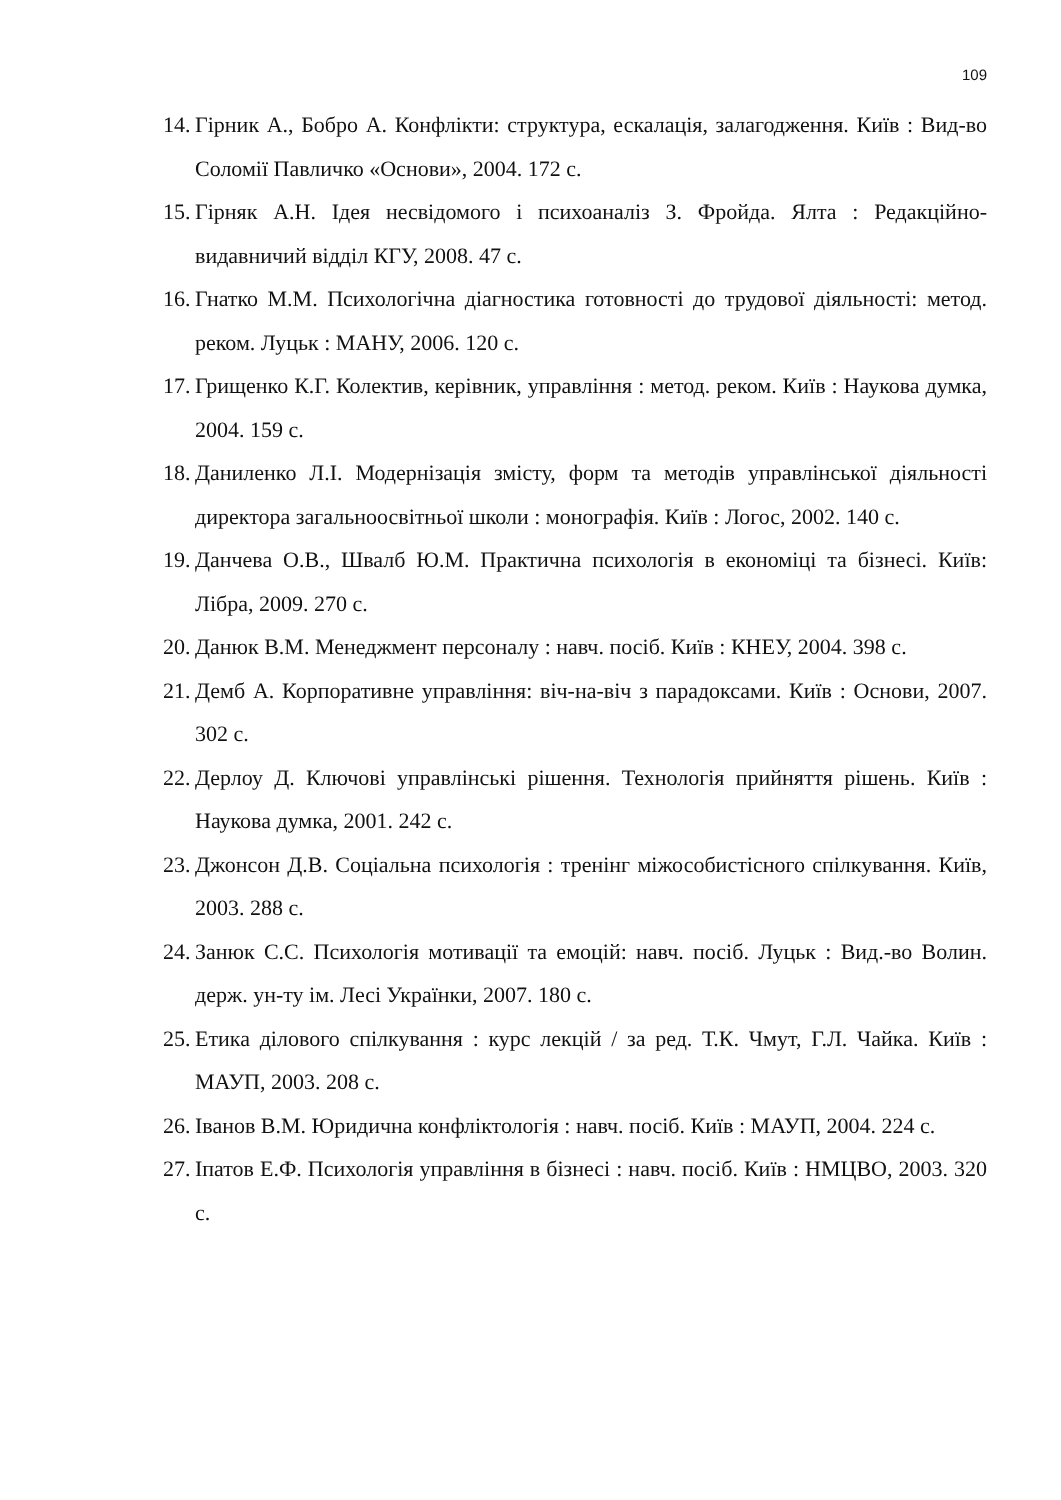109
14. Гірник А., Бобро А. Конфлікти: структура, ескалація, залагодження. Київ : Вид-во Соломії Павличко «Основи», 2004. 172 с.
15. Гірняк А.Н. Ідея несвідомого і психоаналіз З. Фройда. Ялта : Редакційно-видавничий відділ КГУ, 2008. 47 с.
16. Гнатко М.М. Психологічна діагностика готовності до трудової діяльності: метод. реком. Луцьк : МАНУ, 2006. 120 с.
17. Грищенко К.Г. Колектив, керівник, управління : метод. реком. Київ : Наукова думка, 2004. 159 с.
18. Даниленко Л.І. Модернізація змісту, форм та методів управлінської діяльності директора загальноосвітньої школи : монографія. Київ : Логос, 2002. 140 с.
19. Данчева О.В., Швалб Ю.М. Практична психологія в економіці та бізнесі. Київ: Лібра, 2009. 270 с.
20. Данюк В.М. Менеджмент персоналу : навч. посіб. Київ : КНЕУ, 2004. 398 с.
21. Демб А. Корпоративне управління: віч-на-віч з парадоксами. Київ : Основи, 2007. 302 с.
22. Дерлоу Д. Ключові управлінські рішення. Технологія прийняття рішень. Київ : Наукова думка, 2001. 242 с.
23. Джонсон Д.В. Соціальна психологія : тренінг міжособистісного спілкування. Київ, 2003. 288 с.
24. Занюк С.С. Психологія мотивації та емоцій: навч. посіб. Луцьк : Вид.-во Волин. держ. ун-ту ім. Лесі Українки, 2007. 180 с.
25. Етика ділового спілкування : курс лекцій / за ред. Т.К. Чмут, Г.Л. Чайка. Київ : МАУП, 2003. 208 с.
26. Іванов В.М. Юридична конфліктологія : навч. посіб. Київ : МАУП, 2004. 224 с.
27. Іпатов Е.Ф. Психологія управління в бізнесі : навч. посіб. Київ : НМЦВО, 2003. 320 с.